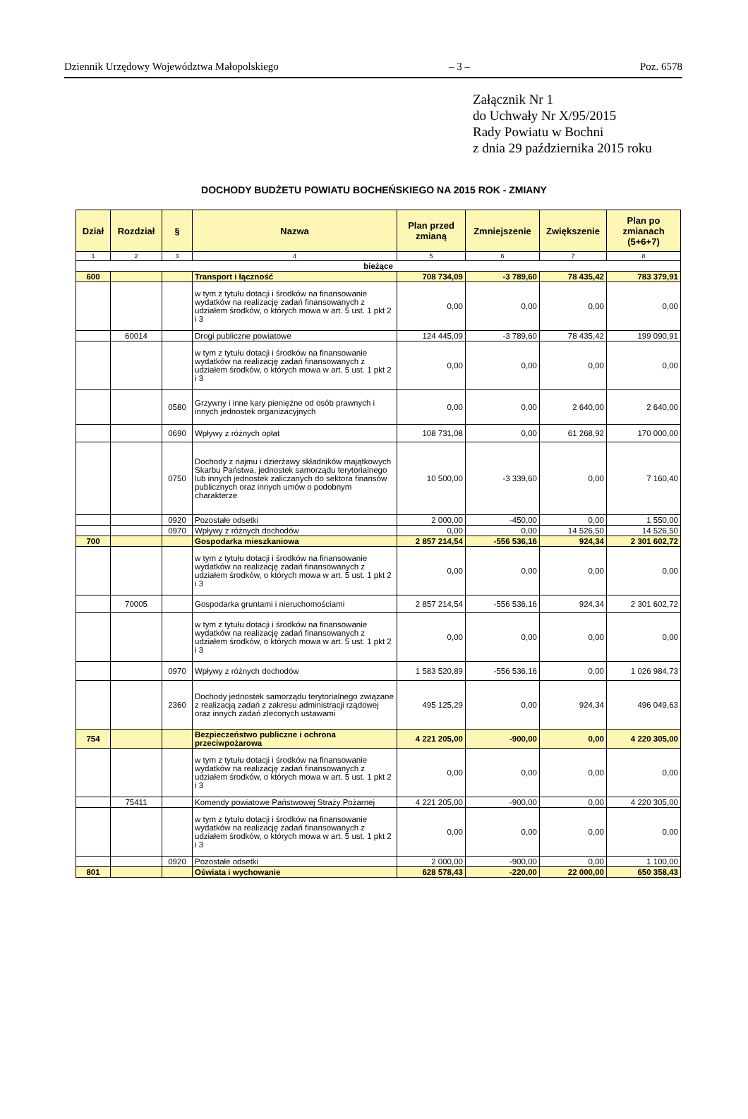Dziennik Urzędowy Województwa Małopolskiego – 3 – Poz. 6578
Załącznik Nr 1
do Uchwały Nr X/95/2015
Rady Powiatu w Bochni
z dnia 29 października 2015 roku
DOCHODY BUDŻETU POWIATU BOCHEŃSKIEGO NA 2015 ROK - ZMIANY
| Dział | Rozdział | § | Nazwa | Plan przed zmianą | Zmniejszenie | Zwiększenie | Plan po zmianach (5+6+7) |
| --- | --- | --- | --- | --- | --- | --- | --- |
| 1 | 2 | 3 | 4 | 5 | 6 | 7 | 8 |
| bieżące | | | | | | | |
| 600 | | | Transport i łączność | 708 734,09 | -3 789,60 | 78 435,42 | 783 379,91 |
| | | | w tym z tytułu dotacji i środków na finansowanie wydatków na realizację zadań finansowanych z udziałem środków, o których mowa w art. 5 ust. 1 pkt 2 i 3 | 0,00 | 0,00 | 0,00 | 0,00 |
| | 60014 | | Drogi publiczne powiatowe | 124 445,09 | -3 789,60 | 78 435,42 | 199 090,91 |
| | | | w tym z tytułu dotacji i środków na finansowanie wydatków na realizację zadań finansowanych z udziałem środków, o których mowa w art. 5 ust. 1 pkt 2 i 3 | 0,00 | 0,00 | 0,00 | 0,00 |
| | | 0580 | Grzywny i inne kary pieniężne od osób prawnych i innych jednostek organizacyjnych | 0,00 | 0,00 | 2 640,00 | 2 640,00 |
| | | 0690 | Wpływy z różnych opłat | 108 731,08 | 0,00 | 61 268,92 | 170 000,00 |
| | | 0750 | Dochody z najmu i dzierżawy składników majątkowych Skarbu Państwa, jednostek samorządu terytorialnego lub innych jednostek zaliczanych do sektora finansów publicznych oraz innych umów o podobnym charakterze | 10 500,00 | -3 339,60 | 0,00 | 7 160,40 |
| | | 0920 | Pozostałe odsetki | 2 000,00 | -450,00 | 0,00 | 1 550,00 |
| | | 0970 | Wpływy z różnych dochodów | 0,00 | 0,00 | 14 526,50 | 14 526,50 |
| 700 | | | Gospodarka mieszkaniowa | 2 857 214,54 | -556 536,16 | 924,34 | 2 301 602,72 |
| | | | w tym z tytułu dotacji i środków na finansowanie wydatków na realizację zadań finansowanych z udziałem środków, o których mowa w art. 5 ust. 1 pkt 2 i 3 | 0,00 | 0,00 | 0,00 | 0,00 |
| | 70005 | | Gospodarka gruntami i nieruchomościami | 2 857 214,54 | -556 536,16 | 924,34 | 2 301 602,72 |
| | | | w tym z tytułu dotacji i środków na finansowanie wydatków na realizację zadań finansowanych z udziałem środków, o których mowa w art. 5 ust. 1 pkt 2 i 3 | 0,00 | 0,00 | 0,00 | 0,00 |
| | | 0970 | Wpływy z różnych dochodów | 1 583 520,89 | -556 536,16 | 0,00 | 1 026 984,73 |
| | | 2360 | Dochody jednostek samorządu terytorialnego związane z realizacją zadań z zakresu administracji rządowej oraz innych zadań zleconych ustawami | 495 125,29 | 0,00 | 924,34 | 496 049,63 |
| 754 | | | Bezpieczeństwo publiczne i ochrona przeciwpożarowa | 4 221 205,00 | -900,00 | 0,00 | 4 220 305,00 |
| | | | w tym z tytułu dotacji i środków na finansowanie wydatków na realizację zadań finansowanych z udziałem środków, o których mowa w art. 5 ust. 1 pkt 2 i 3 | 0,00 | 0,00 | 0,00 | 0,00 |
| | 75411 | | Komendy powiatowe Państwowej Straży Pożarnej | 4 221 205,00 | -900,00 | 0,00 | 4 220 305,00 |
| | | | w tym z tytułu dotacji i środków na finansowanie wydatków na realizację zadań finansowanych z udziałem środków, o których mowa w art. 5 ust. 1 pkt 2 i 3 | 0,00 | 0,00 | 0,00 | 0,00 |
| | | 0920 | Pozostałe odsetki | 2 000,00 | -900,00 | 0,00 | 1 100,00 |
| 801 | | | Oświata i wychowanie | 628 578,43 | -220,00 | 22 000,00 | 650 358,43 |